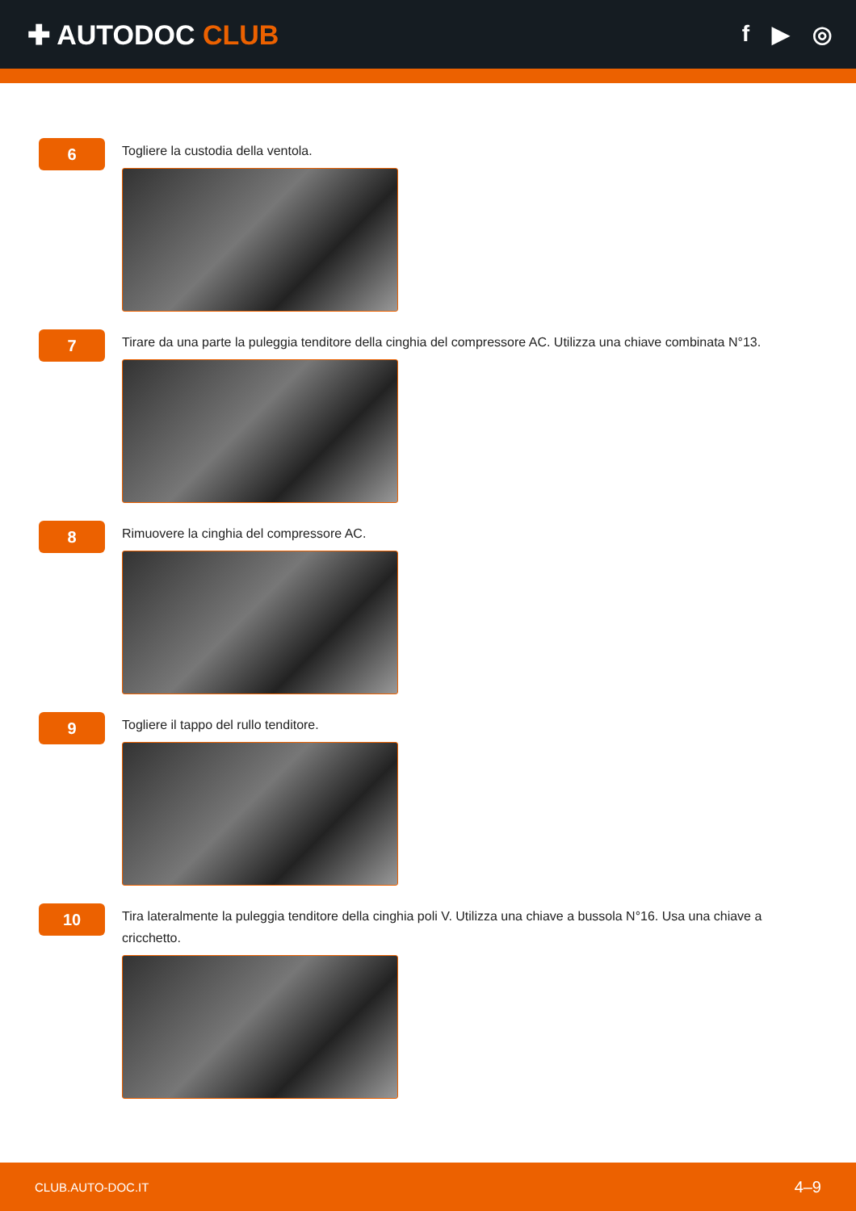✚ AUTODOC CLUB
f ▶ ◎
6
Togliere la custodia della ventola.
7
Tirare da una parte la puleggia tenditore della cinghia del compressore AC. Utilizza una chiave combinata N°13.
8
Rimuovere la cinghia del compressore AC.
9
Togliere il tappo del rullo tenditore.
10
Tira lateralmente la puleggia tenditore della cinghia poli V. Utilizza una chiave a bussola N°16. Usa una chiave a cricchetto.
CLUB.AUTO-DOC.IT 4–9